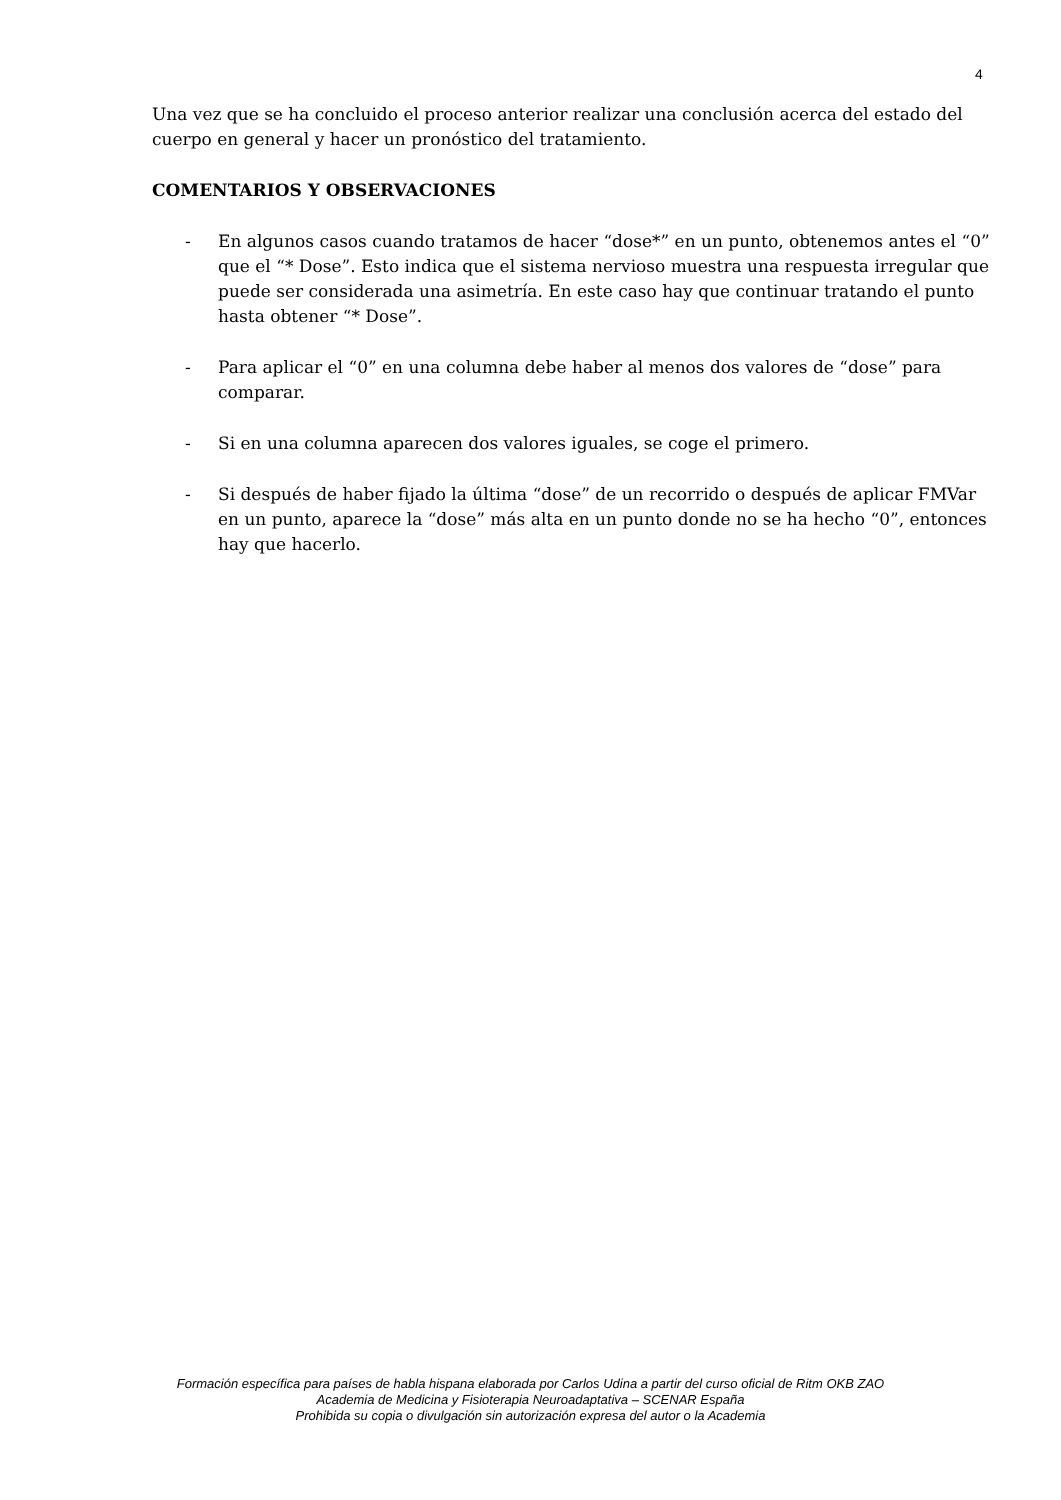4
Una vez que se ha concluido el proceso anterior realizar una conclusión acerca del estado del cuerpo en general y hacer un pronóstico del tratamiento.
COMENTARIOS Y OBSERVACIONES
- En algunos casos cuando tratamos de hacer “dose*” en un punto, obtenemos antes el “0” que el “* Dose”. Esto indica que el sistema nervioso muestra una respuesta irregular que puede ser considerada una asimetría. En este caso hay que continuar tratando el punto hasta obtener “* Dose”.
- Para aplicar el “0” en una columna debe haber al menos dos valores de “dose” para comparar.
- Si en una columna aparecen dos valores iguales, se coge el primero.
- Si después de haber fijado la última “dose” de un recorrido o después de aplicar FMVar en un punto, aparece la “dose” más alta en un punto donde no se ha hecho “0”, entonces hay que hacerlo.
Formación específica para países de habla hispana elaborada por Carlos Udina a partir del curso oficial de Ritm OKB ZAO
Academia de Medicina y Fisioterapia Neuroadaptativa – SCENAR España
Prohibida su copia o divulgación sin autorización expresa del autor o la Academia